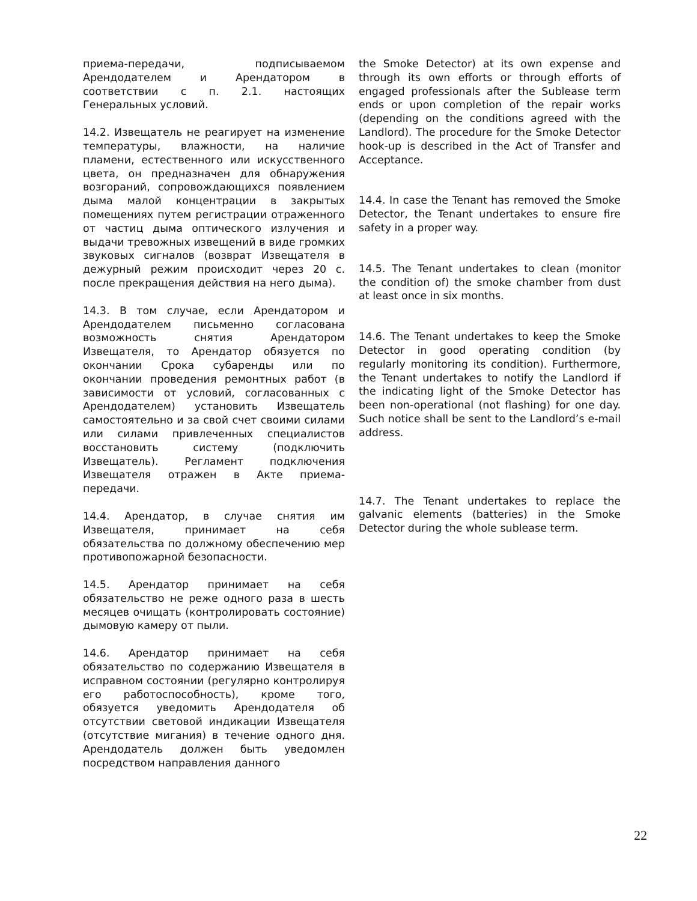приема-передачи, подписываемом Арендодателем и Арендатором в соответствии с п. 2.1. настоящих Генеральных условий.
14.2. Извещатель не реагирует на изменение температуры, влажности, на наличие пламени, естественного или искусственного цвета, он предназначен для обнаружения возгораний, сопровождающихся появлением дыма малой концентрации в закрытых помещениях путем регистрации отраженного от частиц дыма оптического излучения и выдачи тревожных извещений в виде громких звуковых сигналов (возврат Извещателя в дежурный режим происходит через 20 с. после прекращения действия на него дыма).
14.3. В том случае, если Арендатором и Арендодателем письменно согласована возможность снятия Арендатором Извещателя, то Арендатор обязуется по окончании Срока субаренды или по окончании проведения ремонтных работ (в зависимости от условий, согласованных с Арендодателем) установить Извещатель самостоятельно и за свой счет своими силами или силами привлеченных специалистов восстановить систему (подключить Извещатель). Регламент подключения Извещателя отражен в Акте приема-передачи.
14.4. Арендатор, в случае снятия им Извещателя, принимает на себя обязательства по должному обеспечению мер противопожарной безопасности.
14.5. Арендатор принимает на себя обязательство не реже одного раза в шесть месяцев очищать (контролировать состояние) дымовую камеру от пыли.
14.6. Арендатор принимает на себя обязательство по содержанию Извещателя в исправном состоянии (регулярно контролируя его работоспособность), кроме того, обязуется уведомить Арендодателя об отсутствии световой индикации Извещателя (отсутствие мигания) в течение одного дня. Арендодатель должен быть уведомлен посредством направления данного
the Smoke Detector) at its own expense and through its own efforts or through efforts of engaged professionals after the Sublease term ends or upon completion of the repair works (depending on the conditions agreed with the Landlord). The procedure for the Smoke Detector hook-up is described in the Act of Transfer and Acceptance.
14.4. In case the Tenant has removed the Smoke Detector, the Tenant undertakes to ensure fire safety in a proper way.
14.5. The Tenant undertakes to clean (monitor the condition of) the smoke chamber from dust at least once in six months.
14.6. The Tenant undertakes to keep the Smoke Detector in good operating condition (by regularly monitoring its condition). Furthermore, the Tenant undertakes to notify the Landlord if the indicating light of the Smoke Detector has been non-operational (not flashing) for one day. Such notice shall be sent to the Landlord’s e-mail address.
14.7. The Tenant undertakes to replace the galvanic elements (batteries) in the Smoke Detector during the whole sublease term.
22